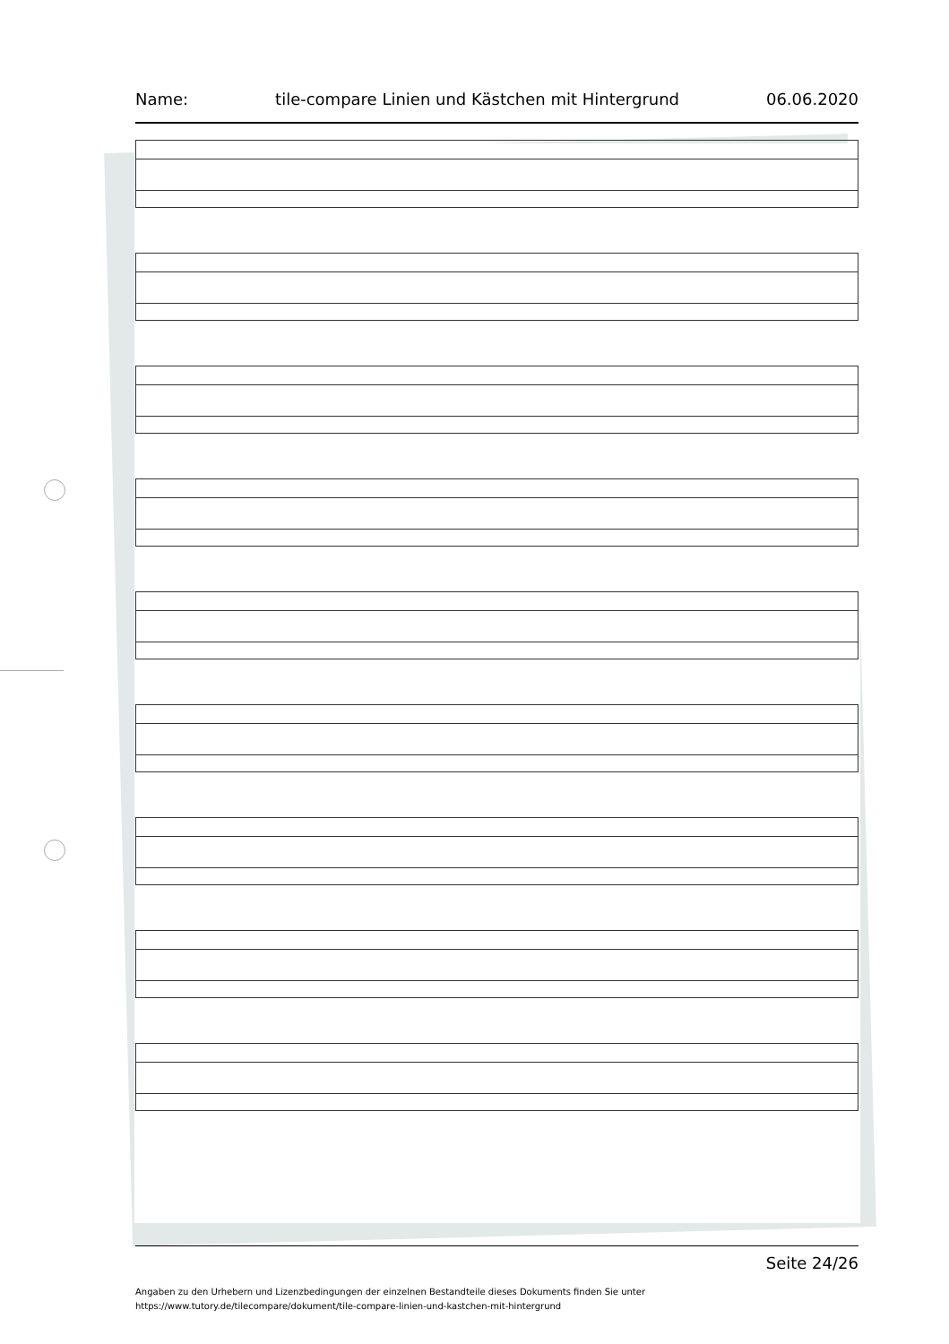Name: tile-compare Linien und Kästchen mit Hintergrund 06.06.2020
Seite 24/26
Angaben zu den Urhebern und Lizenzbedingungen der einzelnen Bestandteile dieses Dokuments finden Sie unter
https://www.tutory.de/tilecompare/dokument/tile-compare-linien-und-kastchen-mit-hintergrund